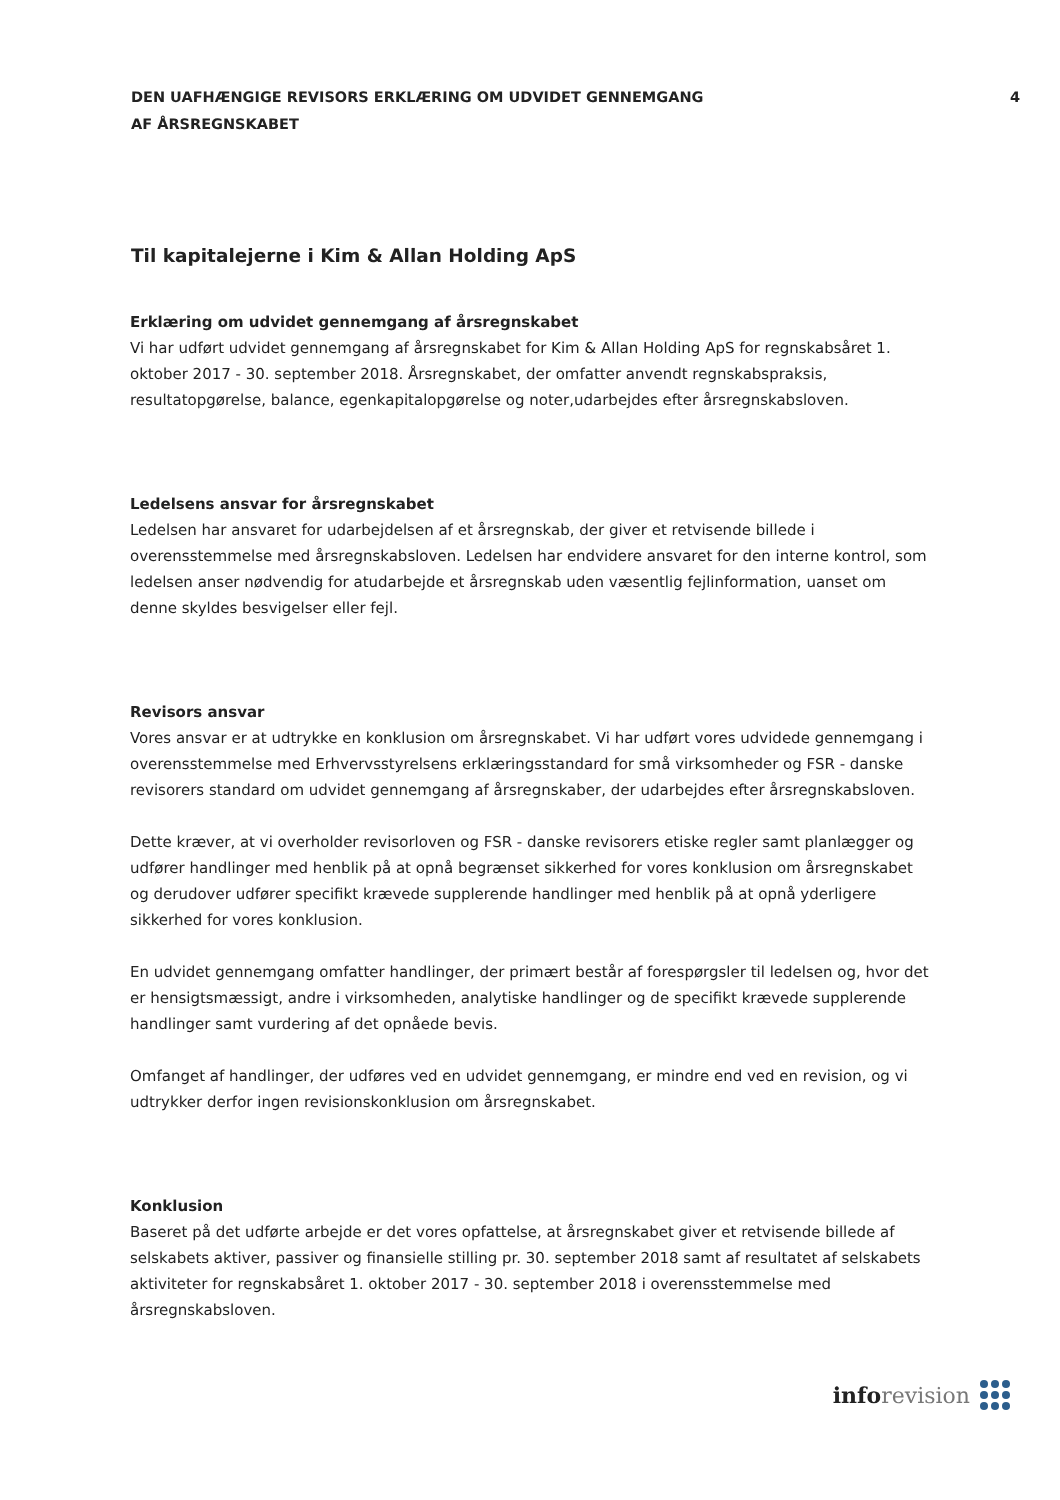DEN UAFHÆNGIGE REVISORS ERKLÆRING OM UDVIDET GENNEMGANG
AF ÅRSREGNSKABET
4
Til kapitalejerne i Kim & Allan Holding ApS
Erklæring om udvidet gennemgang af årsregnskabet
Vi har udført udvidet gennemgang af årsregnskabet for Kim & Allan Holding ApS for regnskabsåret 1. oktober 2017 - 30. september 2018. Årsregnskabet, der omfatter anvendt regnskabspraksis, resultatopgørelse, balance, egenkapitalopgørelse og noter,udarbejdes efter årsregnskabsloven.
Ledelsens ansvar for årsregnskabet
Ledelsen har ansvaret for udarbejdelsen af et årsregnskab, der giver et retvisende billede i overensstemmelse med årsregnskabsloven. Ledelsen har endvidere ansvaret for den interne kontrol, som ledelsen anser nødvendig for atudarbejde et årsregnskab uden væsentlig fejlinformation, uanset om denne skyldes besvigelser eller fejl.
Revisors ansvar
Vores ansvar er at udtrykke en konklusion om årsregnskabet. Vi har udført vores udvidede gennemgang i overensstemmelse med Erhvervsstyrelsens erklæringsstandard for små virksomheder og FSR - danske revisorers standard om udvidet gennemgang af årsregnskaber, der udarbejdes efter årsregnskabsloven.
Dette kræver, at vi overholder revisorloven og FSR - danske revisorers etiske regler samt planlægger og udfører handlinger med henblik på at opnå begrænset sikkerhed for vores konklusion om årsregnskabet og derudover udfører specifikt krævede supplerende handlinger med henblik på at opnå yderligere sikkerhed for vores konklusion.
En udvidet gennemgang omfatter handlinger, der primært består af forespørgsler til ledelsen og, hvor det er hensigtsmæssigt, andre i virksomheden, analytiske handlinger og de specifikt krævede supplerende handlinger samt vurdering af det opnåede bevis.
Omfanget af handlinger, der udføres ved en udvidet gennemgang, er mindre end ved en revision, og vi udtrykker derfor ingen revisionskonklusion om årsregnskabet.
Konklusion
Baseret på det udførte arbejde er det vores opfattelse, at årsregnskabet giver et retvisende billede af selskabets aktiver, passiver og finansielle stilling pr. 30. september 2018 samt af resultatet af selskabets aktiviteter for regnskabsåret 1. oktober 2017 - 30. september 2018 i overensstemmelse med årsregnskabsloven.
info revision